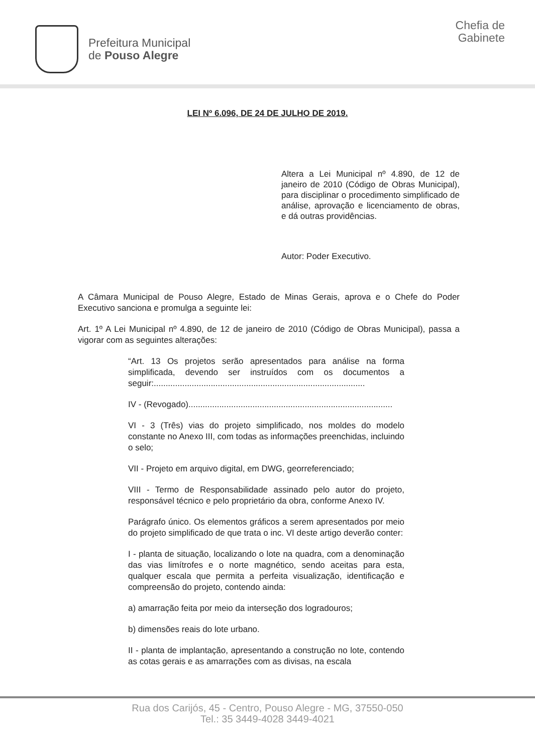Prefeitura Municipal
de Pouso Alegre
Chefia de
Gabinete
LEI Nº 6.096, DE 24 DE JULHO DE 2019.
Altera a Lei Municipal nº 4.890, de 12 de janeiro de 2010 (Código de Obras Municipal), para disciplinar o procedimento simplificado de análise, aprovação e licenciamento de obras, e dá outras providências.
Autor: Poder Executivo.
A Câmara Municipal de Pouso Alegre, Estado de Minas Gerais, aprova e o Chefe do Poder Executivo sanciona e promulga a seguinte lei:
Art. 1º A Lei Municipal nº 4.890, de 12 de janeiro de 2010 (Código de Obras Municipal), passa a vigorar com as seguintes alterações:
“Art. 13 Os projetos serão apresentados para análise na forma simplificada, devendo ser instruídos com os documentos a seguir:.........................................................................................
IV - (Revogado)......................................................................................
VI - 3 (Três) vias do projeto simplificado, nos moldes do modelo constante no Anexo III, com todas as informações preenchidas, incluindo o selo;
VII - Projeto em arquivo digital, em DWG, georreferenciado;
VIII - Termo de Responsabilidade assinado pelo autor do projeto, responsável técnico e pelo proprietário da obra, conforme Anexo IV.
Parágrafo único. Os elementos gráficos a serem apresentados por meio do projeto simplificado de que trata o inc. VI deste artigo deverão conter:
I - planta de situação, localizando o lote na quadra, com a denominação das vias limítrofes e o norte magnético, sendo aceitas para esta, qualquer escala que permita a perfeita visualização, identificação e compreensão do projeto, contendo ainda:
a) amarração feita por meio da interseção dos logradouros;
b) dimensões reais do lote urbano.
II - planta de implantação, apresentando a construção no lote, contendo as cotas gerais e as amarrações com as divisas, na escala
Rua dos Carijós, 45 - Centro, Pouso Alegre - MG, 37550-050
Tel.: 35 3449-4028 3449-4021